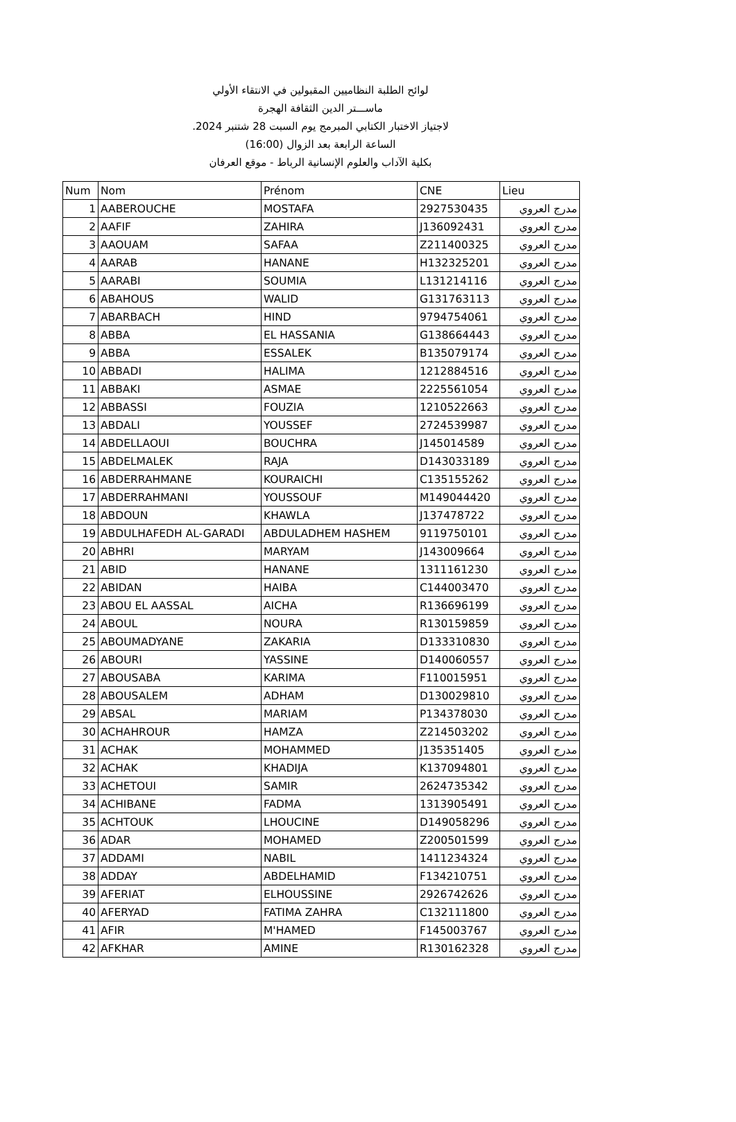لوائح الطلبة النظاميين المقبولين في الانتقاء الأولي
ماســـتر الدين الثقافة الهجرة
لاجتياز الاختبار الكتابي المبرمج يوم السبت 28 شتنبر 2024.
الساعة الرابعة بعد الزوال (16:00)
بكلية الآداب والعلوم الإنسانية الرباط - موقع العرفان
| Num | Nom | Prénom | CNE | Lieu |
| --- | --- | --- | --- | --- |
| 1 | AABEROUCHE | MOSTAFA | 2927530435 | مدرج العروي |
| 2 | AAFIF | ZAHIRA | J136092431 | مدرج العروي |
| 3 | AAOUAM | SAFAA | Z211400325 | مدرج العروي |
| 4 | AARAB | HANANE | H132325201 | مدرج العروي |
| 5 | AARABI | SOUMIA | L131214116 | مدرج العروي |
| 6 | ABAHOUS | WALID | G131763113 | مدرج العروي |
| 7 | ABARBACH | HIND | 9794754061 | مدرج العروي |
| 8 | ABBA | EL HASSANIA | G138664443 | مدرج العروي |
| 9 | ABBA | ESSALEK | B135079174 | مدرج العروي |
| 10 | ABBADI | HALIMA | 1212884516 | مدرج العروي |
| 11 | ABBAKI | ASMAE | 2225561054 | مدرج العروي |
| 12 | ABBASSI | FOUZIA | 1210522663 | مدرج العروي |
| 13 | ABDALI | YOUSSEF | 2724539987 | مدرج العروي |
| 14 | ABDELLAOUI | BOUCHRA | J145014589 | مدرج العروي |
| 15 | ABDELMALEK | RAJA | D143033189 | مدرج العروي |
| 16 | ABDERRAHMANE | KOURAICHI | C135155262 | مدرج العروي |
| 17 | ABDERRAHMANI | YOUSSOUF | M149044420 | مدرج العروي |
| 18 | ABDOUN | KHAWLA | J137478722 | مدرج العروي |
| 19 | ABDULHAFEDH AL-GARADI | ABDULADHEM HASHEM | 9119750101 | مدرج العروي |
| 20 | ABHRI | MARYAM | J143009664 | مدرج العروي |
| 21 | ABID | HANANE | 1311161230 | مدرج العروي |
| 22 | ABIDAN | HAIBA | C144003470 | مدرج العروي |
| 23 | ABOU EL AASSAL | AICHA | R136696199 | مدرج العروي |
| 24 | ABOUL | NOURA | R130159859 | مدرج العروي |
| 25 | ABOUMADYANE | ZAKARIA | D133310830 | مدرج العروي |
| 26 | ABOURI | YASSINE | D140060557 | مدرج العروي |
| 27 | ABOUSABA | KARIMA | F110015951 | مدرج العروي |
| 28 | ABOUSALEM | ADHAM | D130029810 | مدرج العروي |
| 29 | ABSAL | MARIAM | P134378030 | مدرج العروي |
| 30 | ACHAHROUR | HAMZA | Z214503202 | مدرج العروي |
| 31 | ACHAK | MOHAMMED | J135351405 | مدرج العروي |
| 32 | ACHAK | KHADIJA | K137094801 | مدرج العروي |
| 33 | ACHETOUI | SAMIR | 2624735342 | مدرج العروي |
| 34 | ACHIBANE | FADMA | 1313905491 | مدرج العروي |
| 35 | ACHTOUK | LHOUCINE | D149058296 | مدرج العروي |
| 36 | ADAR | MOHAMED | Z200501599 | مدرج العروي |
| 37 | ADDAMI | NABIL | 1411234324 | مدرج العروي |
| 38 | ADDAY | ABDELHAMID | F134210751 | مدرج العروي |
| 39 | AFERIAT | ELHOUSSINE | 2926742626 | مدرج العروي |
| 40 | AFERYAD | FATIMA ZAHRA | C132111800 | مدرج العروي |
| 41 | AFIR | M'HAMED | F145003767 | مدرج العروي |
| 42 | AFKHAR | AMINE | R130162328 | مدرج العروي |